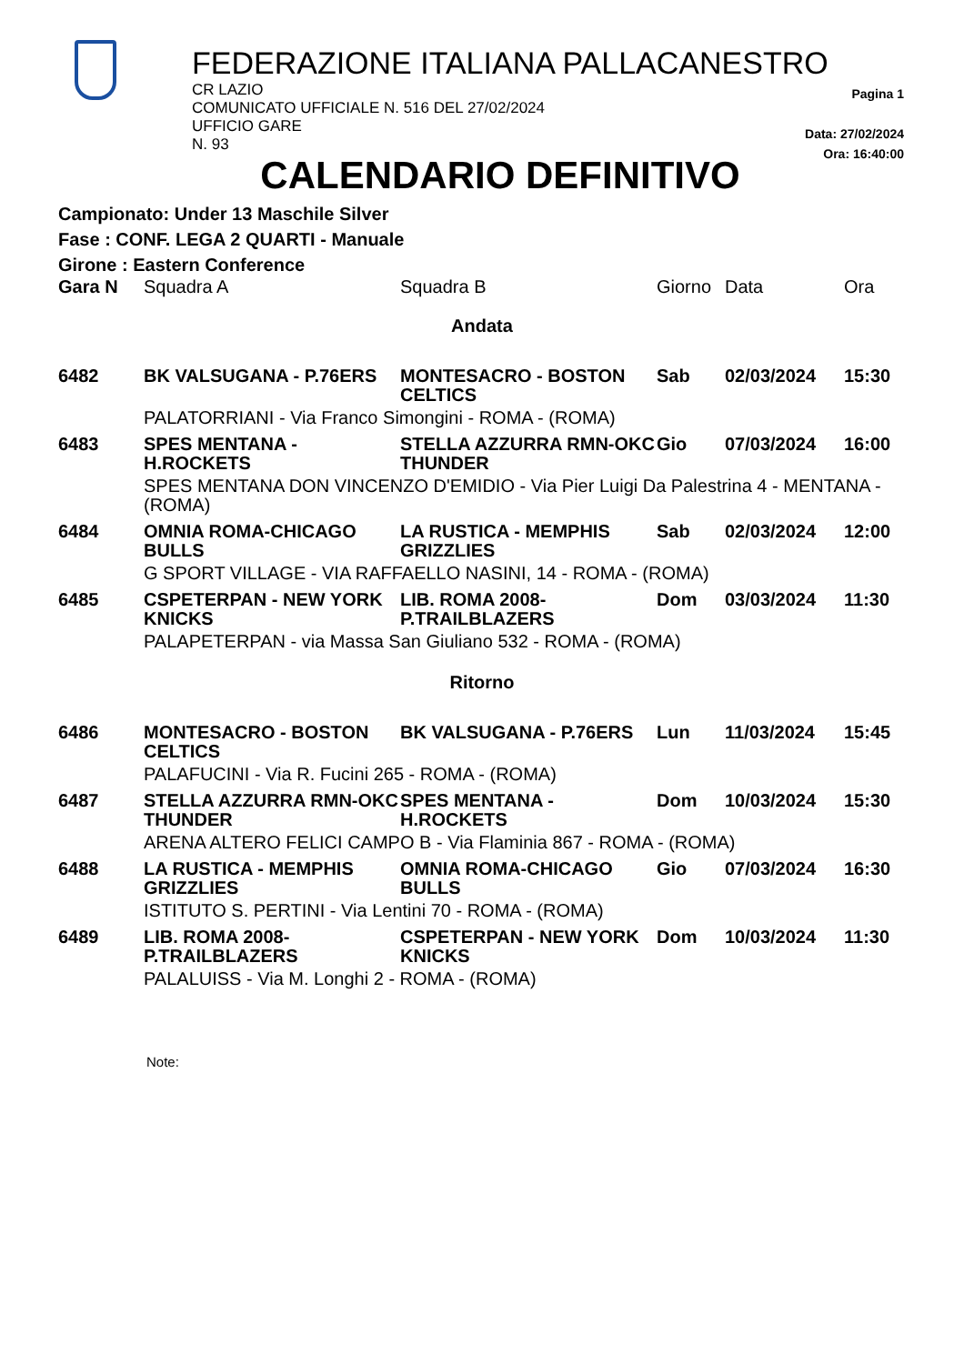FEDERAZIONE ITALIANA PALLACANESTRO
CR LAZIO
COMUNICATO UFFICIALE N. 516 DEL 27/02/2024
UFFICIO GARE
N. 93
Pagina 1
Data: 27/02/2024
Ora: 16:40:00
CALENDARIO DEFINITIVO
Campionato: Under 13 Maschile Silver
Fase : CONF. LEGA 2 QUARTI - Manuale
Girone : Eastern Conference
| Gara N | Squadra A | Squadra B | Giorno | Data | Ora |
| --- | --- | --- | --- | --- | --- |
| Andata | | | | | |
| 6482 | BK VALSUGANA - P.76ERS | MONTESACRO - BOSTON CELTICS | Sab | 02/03/2024 | 15:30 |
| | PALATORRIANI - Via Franco Simongini - ROMA - (ROMA) | | | | |
| 6483 | SPES MENTANA - H.ROCKETS | STELLA AZZURRA RMN-OKC THUNDER | Gio | 07/03/2024 | 16:00 |
| | SPES MENTANA DON VINCENZO D'EMIDIO - Via Pier Luigi Da Palestrina 4 - MENTANA - (ROMA) | | | | |
| 6484 | OMNIA ROMA-CHICAGO BULLS | LA RUSTICA - MEMPHIS GRIZZLIES | Sab | 02/03/2024 | 12:00 |
| | G SPORT VILLAGE - VIA RAFFAELLO NASINI, 14 - ROMA - (ROMA) | | | | |
| 6485 | CSPETERPAN - NEW YORK KNICKS | LIB. ROMA 2008-P.TRAILBLAZERS | Dom | 03/03/2024 | 11:30 |
| | PALAPETERPAN - via Massa San Giuliano 532 - ROMA - (ROMA) | | | | |
| Ritorno | | | | | |
| 6486 | MONTESACRO - BOSTON CELTICS | BK VALSUGANA - P.76ERS | Lun | 11/03/2024 | 15:45 |
| | PALAFUCINI - Via R. Fucini 265 - ROMA - (ROMA) | | | | |
| 6487 | STELLA AZZURRA RMN-OKC THUNDER | SPES MENTANA - H.ROCKETS | Dom | 10/03/2024 | 15:30 |
| | ARENA ALTERO FELICI CAMPO B - Via Flaminia 867 - ROMA - (ROMA) | | | | |
| 6488 | LA RUSTICA - MEMPHIS GRIZZLIES | OMNIA ROMA-CHICAGO BULLS | Gio | 07/03/2024 | 16:30 |
| | ISTITUTO S. PERTINI - Via Lentini 70 - ROMA - (ROMA) | | | | |
| 6489 | LIB. ROMA 2008-P.TRAILBLAZERS | CSPETERPAN - NEW YORK KNICKS | Dom | 10/03/2024 | 11:30 |
| | PALALUISS - Via M. Longhi 2 - ROMA - (ROMA) | | | | |
Note: